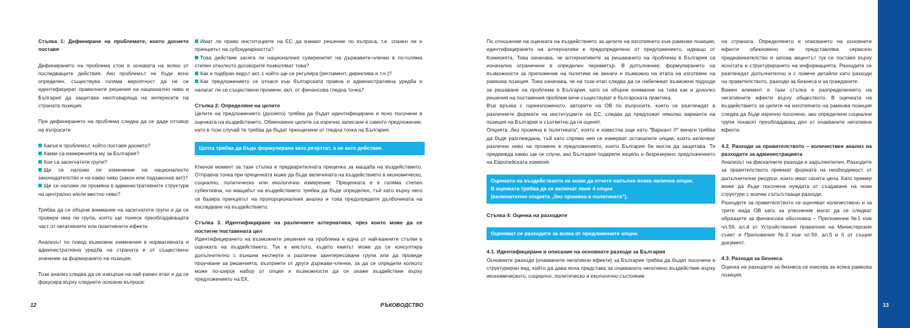Стъпка 1: Дефиниране на проблемите, които досието поставя
Дефинирането на проблема стои в основата на всяко от последващите действия. Ако проблемът не бъде ясно определен, съществува голяма вероятност да не се идентифицират правилните решения на национално ниво и България да защитава неотговаряща на интересите на страната позиция.
При дефинирането на проблема следва да се даде отговор на въпросите:
Какъв е проблемът, който поставя досието?
Какви са измеренията му за България?
Кои са засегнатите групи?
Ще се наложи ли изменение на националното законодателство и на какво ниво (закон или подзаконов акт)?
Ще се наложи ли промяна в административните структури на централно и/или местно ниво?
Трябва да се обърне внимание на засегнатите групи и да се провери има ли група, която ще понесе преобладаващата част от негативните или позитивните ефекти.
Анализът по повод възможни изменения в нормативната и административна уредба на страната е от съществено значение за формирането на позиция.
Този анализ следва да се извърши на най-ранен етап и да се фокусира върху следните основни въпроси:
Имат ли право институциите на ЕС да вземат решение по въпроса, т.е. спазен ли е принципът на субсидиарността?
Това действие засяга ли националния суверенитет на държавите-членки в по-голяма степен отколкото договорите позволяват това?
Как е подбран видът акт, с който ще се регулира (регламент, директива и т.н.)?
Как предложението се отнася към българската правна и административна уредба и налагат ли се съществени промени, вкл. от финансова гледна точка?
Стъпка 2: Определяне на целите
Целите на предложението (досието) трябва да бъдат идентифицирани и ясно посочени в оценката на въздействието. Обикновено целите са изрично записани в самото предложение, като в този случай те трябва да бъдат преоценени от гледна точка на България.
Целта трябва да бъде формулирана като резултат, а не като действие.
Ключов момент за тази стъпка е предварителната преценка за мащаба на въздействието. Отправна точка при преценката може да бъде величината на въздействието в икономическо, социално, политическо или екологично измерение. Преценката е в голяма степен субективна, но мащабът на въздействието трябва да бъде определен, тъй като върху него се базира принципът на пропорционалния анализ и това предопределя дълбочината на изследване на въздействието.
Стъпка 3. Идентифициране на различните алтернативи, чрез които може да се постигне поставената цел
Идентифицирането на възможните решения на проблема е една от най-важните стъпки в оценката на въздействието. Тук е мястото, където екипът може да се консултира допълнително с външни експерти и различни заинтересовани групи или да проведе проучване за решенията, възприети от други държави-членки, за да се определи колкото може по-широк набор от опции и възможности да се окаже въздействие върху предложението на ЕК.
12 РЪКОВОДСТВО
По отношение на оценката на въздействието за целите на изготвянето към рамкови позиции, идентифицирането на алтернативи е предопределено от предложението, идващо от Комисията. Това означава, че алтернативите за решаването на проблема в България са изначално ограничени в определен периметър. В допълнение, формулирането на възможности за приложение на политики не винаги е възможно на етапа на изготвяне на рамкова позиция. Това означава, че на този етап следва да се набележат възможни подходи за решаване на проблема в България, като се обърне внимание на това как и доколко решения на поставения проблем вече съществуват в българската практика.
Във връзка с гореизложеното, авторите на ОВ по въпросите, които се разглеждат в различните формати на институциите на ЕС, следва да предложат няколко варианта на позиция на България и съответно да ги оценят.
Опцията „без промяна в политиката", която е известна още като "Вариант 0" винаги трябва да бъде разглеждана, тъй като спрямо нея се измерват останалите опции, които включват различно ниво на промени в предложението, които България би могла да защитава. Тя предвижда какво ще се случи, ако България подкрепи изцяло и безрезервно предложението на Европейската комисия.
Оценката на въздействието не може да отчете напълно всяка налична опция.
В оценката трябва да се включат поне 4 опции
(включително опцията „без промяна в политиката").
Стъпка 4: Оценка на разходите
Оценяват се разходите за всяка от предложените опции.
4.1. Идентифициране и описание на основните разходи за България
Основните разходи (очакваните негативни ефекти) за България трябва да бъдат посочени в структуриран вид, който да дава ясна представа за очакваното негативно въздействие върху икономическото, социално, политическо и екологично състояние
на страната. Определянето и описването на основните ефекти обикновено не представлява сериозно предизвикателство и затова акцентът тук се поставя върху яснотата и структурирането на информацията. Разходите се разглеждат допълнително и с повече детайли като разходи на правителството, разходи за бизнеса и за гражданите.
Важен елемент в тази стъпка е разпределението на негативните ефекти върху обществото. В оценката на въздействието за целите на изготвянето на рамкова позиция следва да бъде изрично посочено, ако определени социални групи понасят преобладаващ дял от очакваните негативни ефекти.
4.2. Разходи за правителството – количествен анализ на разходите за администрацията
Анализът на фискалните разходи е задължителен. Разходите за правителството приемат формата на необходимост от допълнителни ресурси, които имат своята цена. Като пример може да бъде посочена нуждата от създаване на нови структури с всички съпътстващи разходи.
Разходите за правителството се оценяват количествено и за трите вида ОВ като за улеснение могат да се следват образците за финансова обосновка – Приложение №1 към чл.59, ал.4 от Устройствения правилник на Министерския съвет и Приложение №2 към чл.59, ал.5 и 6 от същия документ.
4.3. Разходи за бизнеса
Оценка на разходите за бизнеса се изисква за всяка рамкова позиция.
13